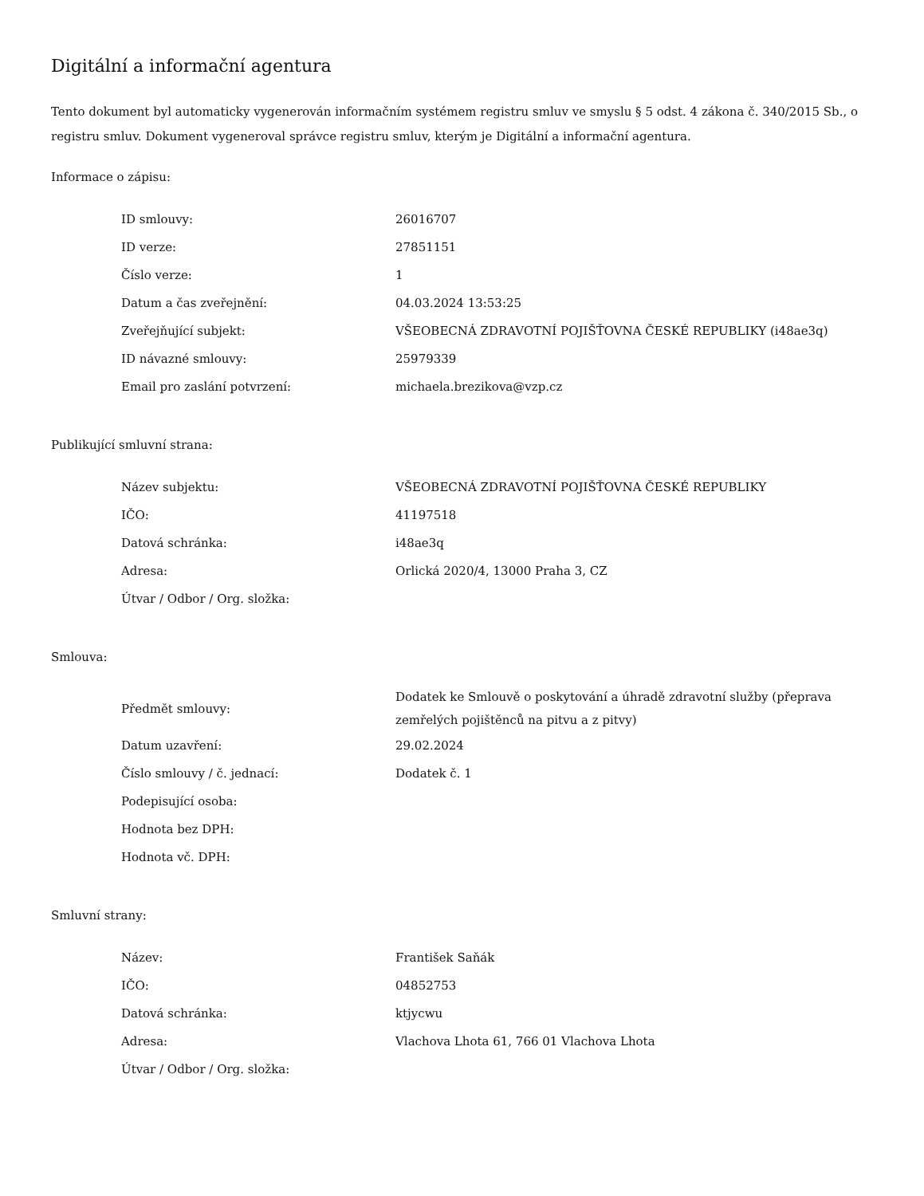Digitální a informační agentura
Tento dokument byl automaticky vygenerován informačním systémem registru smluv ve smyslu § 5 odst. 4 zákona č. 340/2015 Sb., o registru smluv. Dokument vygeneroval správce registru smluv, kterým je Digitální a informační agentura.
Informace o zápisu:
| ID smlouvy: | 26016707 |
| ID verze: | 27851151 |
| Číslo verze: | 1 |
| Datum a čas zveřejnění: | 04.03.2024 13:53:25 |
| Zveřejňující subjekt: | VŠEOBECNÁ ZDRAVOTNÍ POJIŠŤOVNA ČESKÉ REPUBLIKY (i48ae3q) |
| ID návazné smlouvy: | 25979339 |
| Email pro zaslání potvrzení: | michaela.brezikova@vzp.cz |
Publikující smluvní strana:
| Název subjektu: | VŠEOBECNÁ ZDRAVOTNÍ POJIŠŤOVNA ČESKÉ REPUBLIKY |
| IČO: | 41197518 |
| Datová schránka: | i48ae3q |
| Adresa: | Orlická 2020/4, 13000 Praha 3, CZ |
| Útvar / Odbor / Org. složka: | |
Smlouva:
| Předmět smlouvy: | Dodatek ke Smlouvě o poskytování a úhradě zdravotní služby (přeprava zemřelých pojištěnců na pitvu a z pitvy) |
| Datum uzavření: | 29.02.2024 |
| Číslo smlouvy / č. jednací: | Dodatek č. 1 |
| Podepisující osoba: | |
| Hodnota bez DPH: | |
| Hodnota vč. DPH: | |
Smluvní strany:
| Název: | František Saňák |
| IČO: | 04852753 |
| Datová schránka: | ktjycwu |
| Adresa: | Vlachova Lhota 61, 766 01 Vlachova Lhota |
| Útvar / Odbor / Org. složka: | |